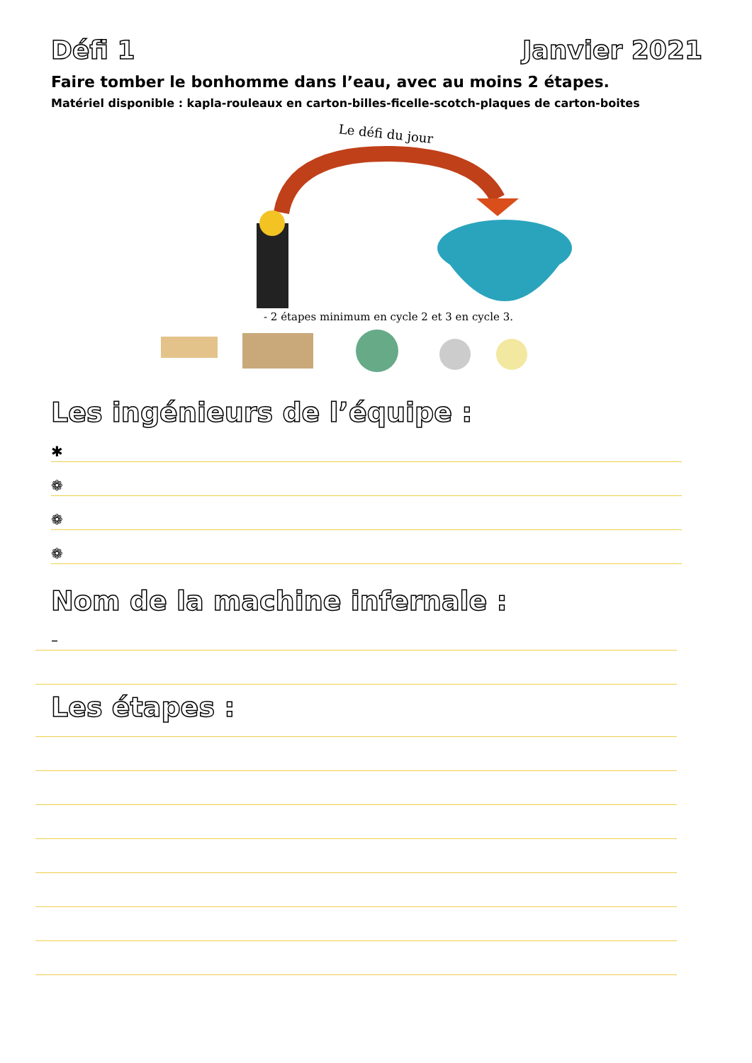Défi 1 Janvier 2021
Faire tomber le bonhomme dans l’eau, avec au moins 2 étapes.
Matériel disponible : kapla-rouleaux en carton-billes-ficelle-scotch-plaques de carton-boites
Le défi du jour
- 2 étapes minimum en cycle 2 et 3 en cycle 3.
Les ingénieurs de l’équipe :
✱
❁
❁
❁
Nom de la machine infernale :
–
Les étapes :